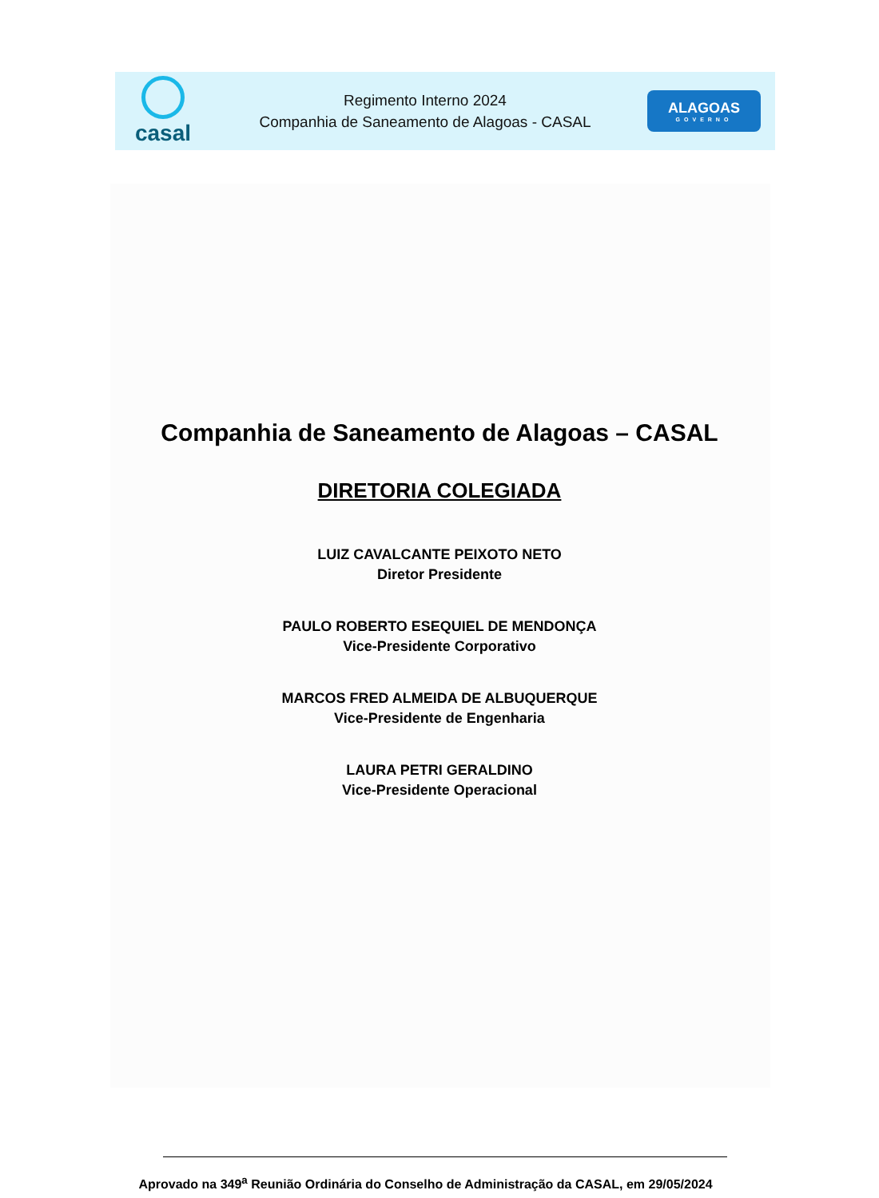casal
Regimento Interno 2024
Companhia de Saneamento de Alagoas - CASAL
ALAGOAS
GOVERNO
Companhia de Saneamento de Alagoas – CASAL
DIRETORIA COLEGIADA
LUIZ CAVALCANTE PEIXOTO NETO
Diretor Presidente
PAULO ROBERTO ESEQUIEL DE MENDONÇA
Vice-Presidente Corporativo
MARCOS FRED ALMEIDA DE ALBUQUERQUE
Vice-Presidente de Engenharia
LAURA PETRI GERALDINO
Vice-Presidente Operacional
Aprovado na 349<sup>a</sup> Reunião Ordinária do Conselho de Administração da CASAL, em 29/05/2024